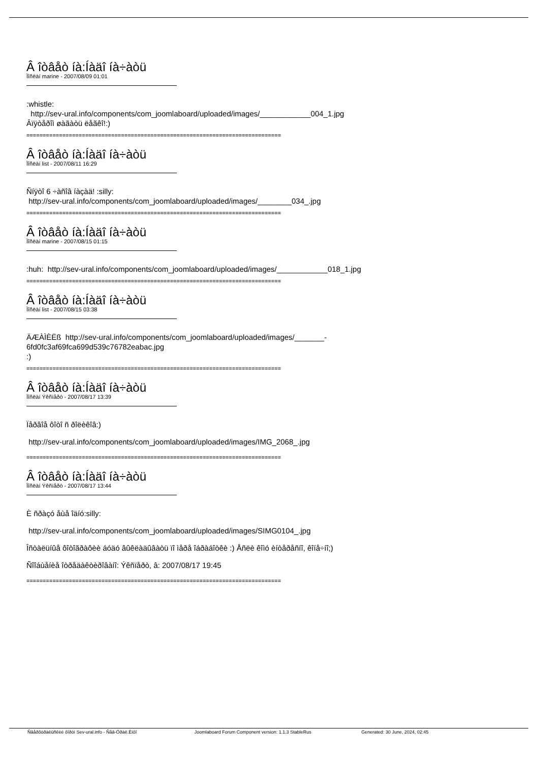Â îòâåò íà:Íàäî íà÷àòü
Ïîñëàí marine - 2007/08/09 01:01
:whistle:
http://sev-ural.info/components/com_joomlaboard/uploaded/images/____________004_1.jpg
Âïÿòåðîì øàãàòü ëåãêî!:)
==============================================================================
Â îòâåò íà:Íàäî íà÷àòü
Ïîñëàí list - 2007/08/11 16:29
Ñíÿòî 6 ÷àñîâ íàçàä! :silly:
http://sev-ural.info/components/com_joomlaboard/uploaded/images/________034_.jpg
==============================================================================
Â îòâåò íà:Íàäî íà÷àòü
Ïîñëàí marine - 2007/08/15 01:15
:huh: http://sev-ural.info/components/com_joomlaboard/uploaded/images/____________018_1.jpg
==============================================================================
Â îòâåò íà:Íàäî íà÷àòü
Ïîñëàí list - 2007/08/15 03:38
ÄÆÀÌÈËß http://sev-ural.info/components/com_joomlaboard/uploaded/images/_______-
6fd0fc3af69fca699d539c76782eabac.jpg
:)
==============================================================================
Â îòâåò íà:Íàäî íà÷àòü
Ïîñëàí Ýêñïåðò - 2007/08/17 13:39
Ïåðâîå ôîòî ñ ðîëèêîâ:)
http://sev-ural.info/components/com_joomlaboard/uploaded/images/IMG_2068_.jpg
==============================================================================
Â îòâåò íà:Íàäî íà÷àòü
Ïîñëàí Ýêñïåðò - 2007/08/17 13:44
È ñðàçó åùå îäíó:silly:
http://sev-ural.info/components/com_joomlaboard/uploaded/images/SIMG0104_.jpg
Îñòàëüíûå ôîòîãðàôèè áóäó âûêëàäûâàòü ïî ìåðå îáðàáîòêè :) Åñëè êîìó èíòåðåñíî, êîíå÷íî;)
Ñîîáùåíèå îòðåäàêòèðîâàíî: Ýêñïåðò, â: 2007/08/17 19:45
==============================================================================
Ñâåðõóðàëüñêèé ôîðóì Sev-ural.info - Ñåâ-Óðàë.Èíôî Joomlaboard Forum Component version: 1.1.3 StableRus Generated: 30 June, 2024, 02:45